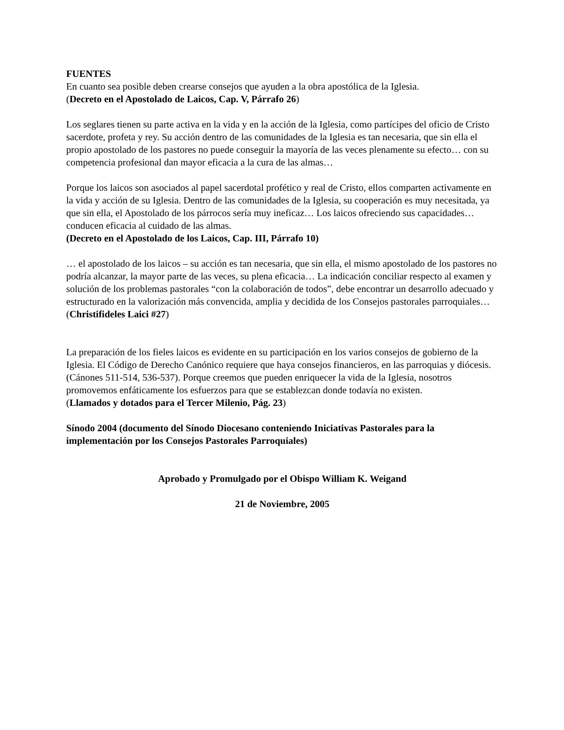FUENTES
En cuanto sea posible deben crearse consejos que ayuden a la obra apostólica de la Iglesia.
(Decreto en el Apostolado de Laicos, Cap. V, Párrafo 26)
Los seglares tienen su parte activa en la vida y en la acción de la Iglesia, como partícipes del oficio de Cristo sacerdote, profeta y rey. Su acción dentro de las comunidades de la Iglesia es tan necesaria, que sin ella el propio apostolado de los pastores no puede conseguir la mayoría de las veces plenamente su efecto… con su competencia profesional dan mayor eficacia a la cura de las almas…
Porque los laicos son asociados al papel sacerdotal profético y real de Cristo, ellos comparten activamente en la vida y acción de su Iglesia. Dentro de las comunidades de la Iglesia, su cooperación es muy necesitada, ya que sin ella, el Apostolado de los párrocos sería muy ineficaz… Los laicos ofreciendo sus capacidades… conducen eficacia al cuidado de las almas.
(Decreto en el Apostolado de los Laicos, Cap. III, Párrafo 10)
… el apostolado de los laicos – su acción es tan necesaria, que sin ella, el mismo apostolado de los pastores no podría alcanzar, la mayor parte de las veces, su plena eficacia… La indicación conciliar respecto al examen y solución de los problemas pastorales “con la colaboración de todos”, debe encontrar un desarrollo adecuado y estructurado en la valorización más convencida, amplia y decidida de los Consejos pastorales parroquiales…
(Christifideles Laici #27)
La preparación de los fieles laicos es evidente en su participación en los varios consejos de gobierno de la Iglesia. El Código de Derecho Canónico requiere que haya consejos financieros, en las parroquias y diócesis. (Cánones 511-514, 536-537). Porque creemos que pueden enriquecer la vida de la Iglesia, nosotros promovemos enfáticamente los esfuerzos para que se establezcan donde todavía no existen.
(Llamados y dotados para el Tercer Milenio, Pág. 23)
Sínodo 2004 (documento del Sínodo Diocesano conteniendo Iniciativas Pastorales para la implementación por los Consejos Pastorales Parroquiales)
Aprobado y Promulgado por el Obispo William K. Weigand
21 de Noviembre, 2005